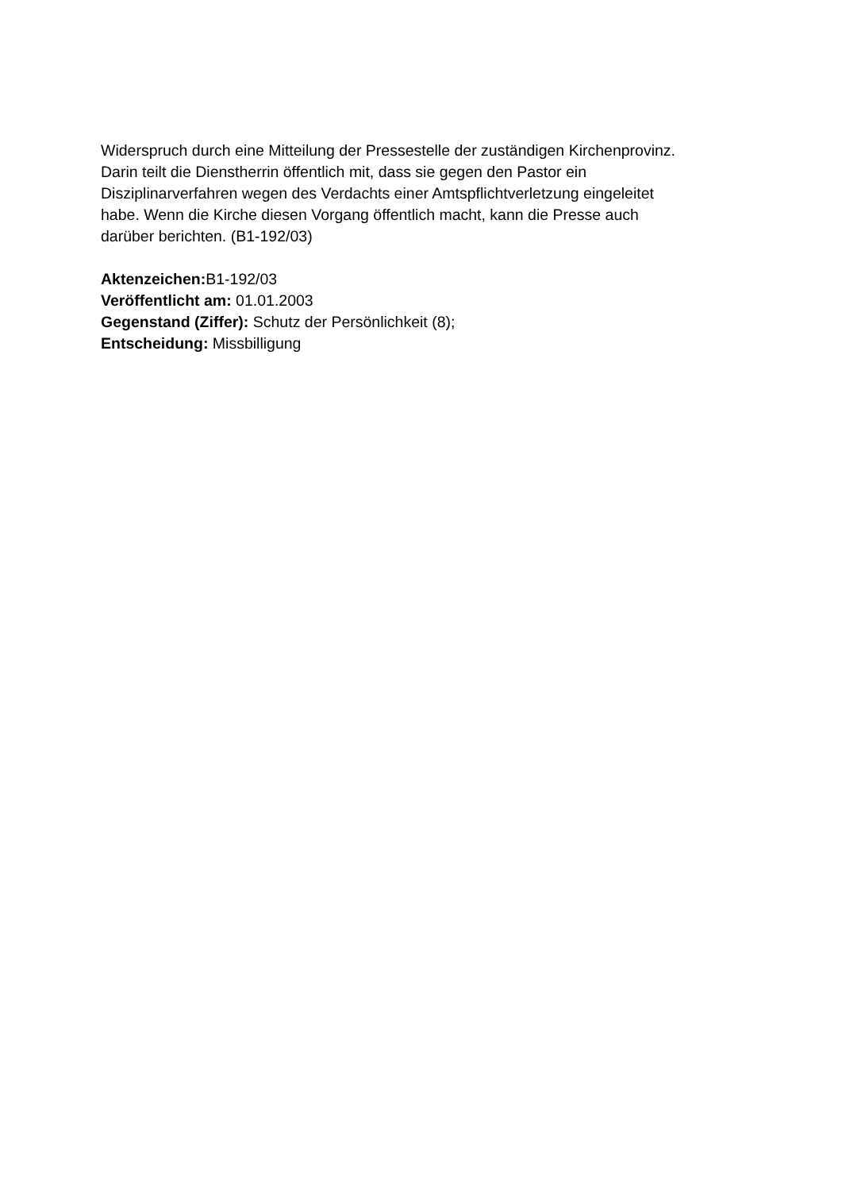Widerspruch durch eine Mitteilung der Pressestelle der zuständigen Kirchenprovinz.
Darin teilt die Dienstherrin öffentlich mit, dass sie gegen den Pastor ein
Disziplinarverfahren wegen des Verdachts einer Amtspflichtverletzung eingeleitet
habe. Wenn die Kirche diesen Vorgang öffentlich macht, kann die Presse auch
darüber berichten. (B1-192/03)
Aktenzeichen: B1-192/03
Veröffentlicht am: 01.01.2003
Gegenstand (Ziffer): Schutz der Persönlichkeit (8);
Entscheidung: Missbilligung